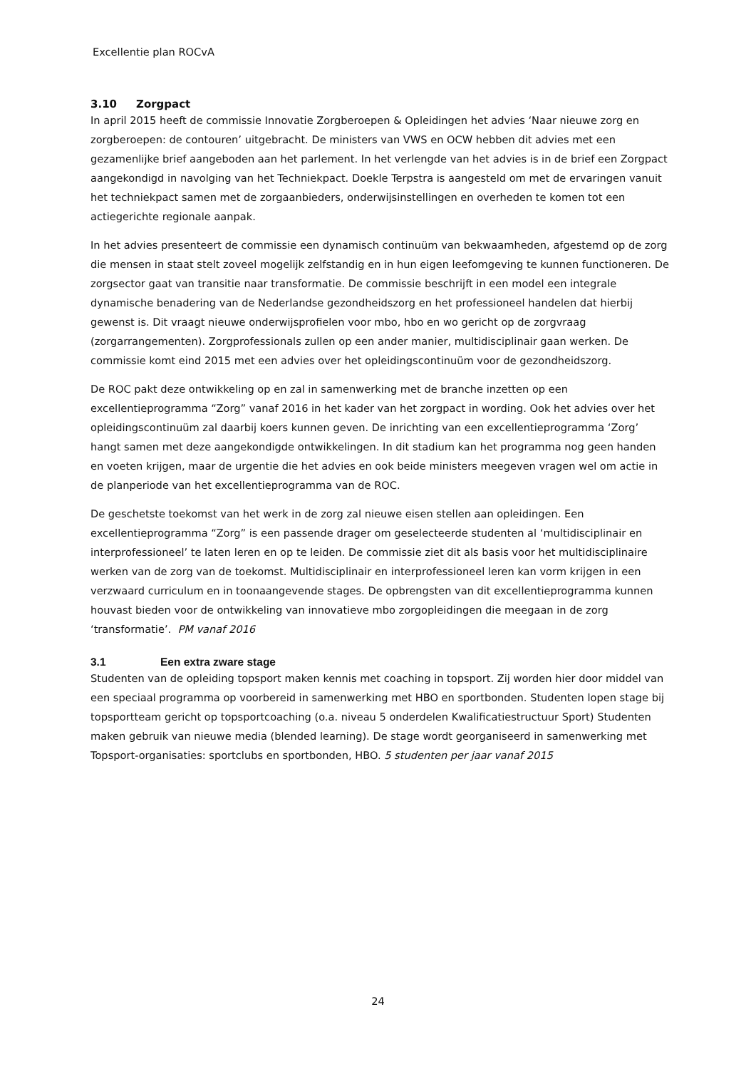Excellentie plan ROCvA
3.10 Zorgpact
In april 2015 heeft de commissie Innovatie Zorgberoepen & Opleidingen het advies ‘Naar nieuwe zorg en zorgberoepen: de contouren’ uitgebracht. De ministers van VWS en OCW hebben dit advies met een gezamenlijke brief aangeboden aan het parlement. In het verlengde van het advies is in de brief een Zorgpact aangekondigd in navolging van het Techniekpact. Doekle Terpstra is aangesteld om met de ervaringen vanuit het techniekpact samen met de zorgaanbieders, onderwijsinstellingen en overheden te komen tot een actiegerichte regionale aanpak.
In het advies presenteert de commissie een dynamisch continuüm van bekwaamheden, afgestemd op de zorg die mensen in staat stelt zoveel mogelijk zelfstandig en in hun eigen leefomgeving te kunnen functioneren. De zorgsector gaat van transitie naar transformatie. De commissie beschrijft in een model een integrale dynamische benadering van de Nederlandse gezondheidszorg en het professioneel handelen dat hierbij gewenst is. Dit vraagt nieuwe onderwijsprofielen voor mbo, hbo en wo gericht op de zorgvraag (zorgarrangementen). Zorgprofessionals zullen op een ander manier, multidisciplinair gaan werken. De commissie komt eind 2015 met een advies over het opleidingscontinuüm voor de gezondheidszorg.
De ROC pakt deze ontwikkeling op en zal in samenwerking met de branche inzetten op een excellentieprogramma “Zorg” vanaf 2016 in het kader van het zorgpact in wording. Ook het advies over het opleidingscontinuüm zal daarbij koers kunnen geven. De inrichting van een excellentieprogramma ‘Zorg’ hangt samen met deze aangekondigde ontwikkelingen. In dit stadium kan het programma nog geen handen en voeten krijgen, maar de urgentie die het advies en ook beide ministers meegeven vragen wel om actie in de planperiode van het excellentieprogramma van de ROC.
De geschetste toekomst van het werk in de zorg zal nieuwe eisen stellen aan opleidingen. Een excellentieprogramma “Zorg” is een passende drager om geselecteerde studenten al ‘multidisciplinair en interprofessioneel’ te laten leren en op te leiden. De commissie ziet dit als basis voor het multidisciplinaire werken van de zorg van de toekomst. Multidisciplinair en interprofessioneel leren kan vorm krijgen in een verzwaard curriculum en in toonaangevende stages. De opbrengsten van dit excellentieprogramma kunnen houvast bieden voor de ontwikkeling van innovatieve mbo zorgopleidingen die meegaan in de zorg ‘transformatie’. PM vanaf 2016
3.1 Een extra zware stage
Studenten van de opleiding topsport maken kennis met coaching in topsport. Zij worden hier door middel van een speciaal programma op voorbereid in samenwerking met HBO en sportbonden. Studenten lopen stage bij topsportteam gericht op topsportcoaching (o.a. niveau 5 onderdelen Kwalificatiestructuur Sport) Studenten maken gebruik van nieuwe media (blended learning). De stage wordt georganiseerd in samenwerking met Topsport-organisaties: sportclubs en sportbonden, HBO. 5 studenten per jaar vanaf 2015
24